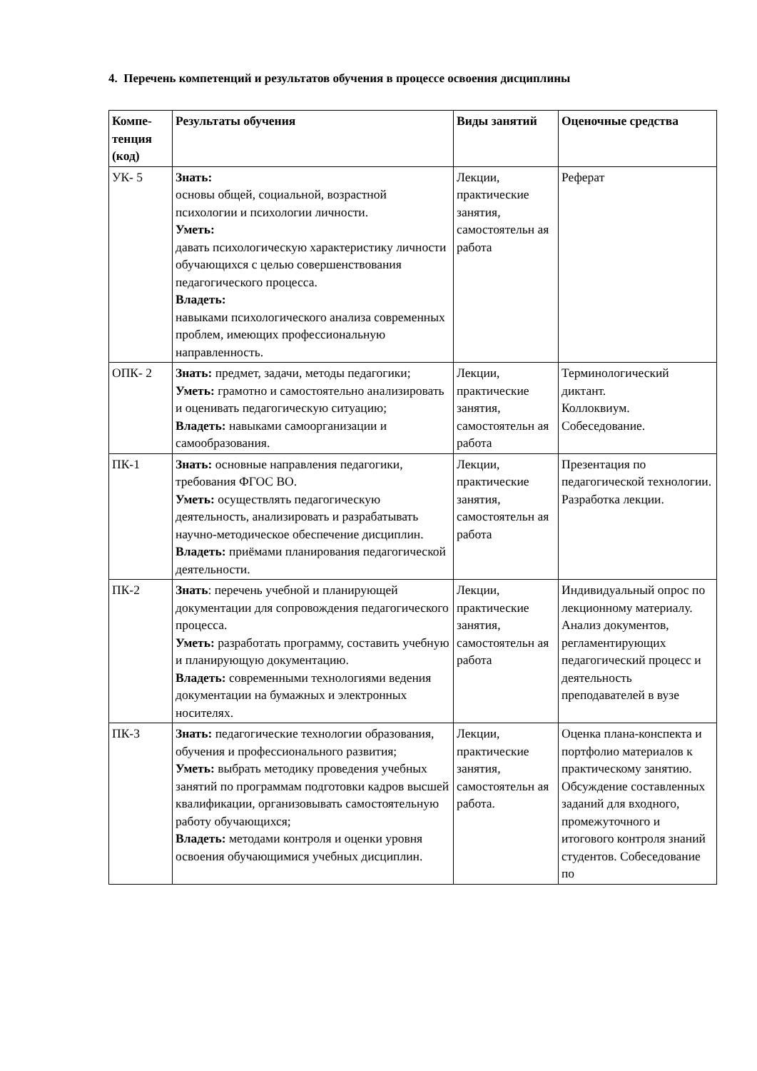4. Перечень компетенций и результатов обучения в процессе освоения дисциплины
| Компе- тенция (код) | Результаты обучения | Виды занятий | Оценочные средства |
| --- | --- | --- | --- |
| УК- 5 | Знать: основы общей, социальной, возрастной психологии и психологии личности. Уметь: давать психологическую характеристику личности обучающихся с целью совершенствования педагогического процесса. Владеть: навыками психологического анализа современных проблем, имеющих профессиональную направленность. | Лекции, практические занятия, самостоятельн ая работа | Реферат |
| ОПК- 2 | Знать: предмет, задачи, методы педагогики; Уметь: грамотно и самостоятельно анализировать и оценивать педагогическую ситуацию; Владеть: навыками самоорганизации и самообразования. | Лекции, практические занятия, самостоятельн ая работа | Терминологический диктант. Коллоквиум. Собеседование. |
| ПК-1 | Знать: основные направления педагогики, требования ФГОС ВО. Уметь: осуществлять педагогическую деятельность, анализировать и разрабатывать научно-методическое обеспечение дисциплин. Владеть: приёмами планирования педагогической деятельности. | Лекции, практические занятия, самостоятельн ая работа | Презентация по педагогической технологии. Разработка лекции. |
| ПК-2 | Знать : перечень учебной и планирующей документации для сопровождения педагогического процесса. Уметь: разработать программу, составить учебную и планирующую документацию. Владеть: современными технологиями ведения документации на бумажных и электронных носителях. | Лекции, практические занятия, самостоятельн ая работа | Индивидуальный опрос по лекционному материалу. Анализ документов, регламентирующих педагогический процесс и деятельность преподавателей в вузе |
| ПК-3 | Знать: педагогические технологии образования, обучения и профессионального развития; Уметь: выбрать методику проведения учебных занятий по программам подготовки кадров высшей квалификации, организовывать самостоятельную работу обучающихся; Владеть: методами контроля и оценки уровня освоения обучающимися учебных дисциплин. | Лекции, практические занятия, самостоятельн ая работа. | Оценка плана-конспекта и портфолио материалов к практическому занятию. Обсуждение составленных заданий для входного, промежуточного и итогового контроля знаний студентов. Собеседование по |